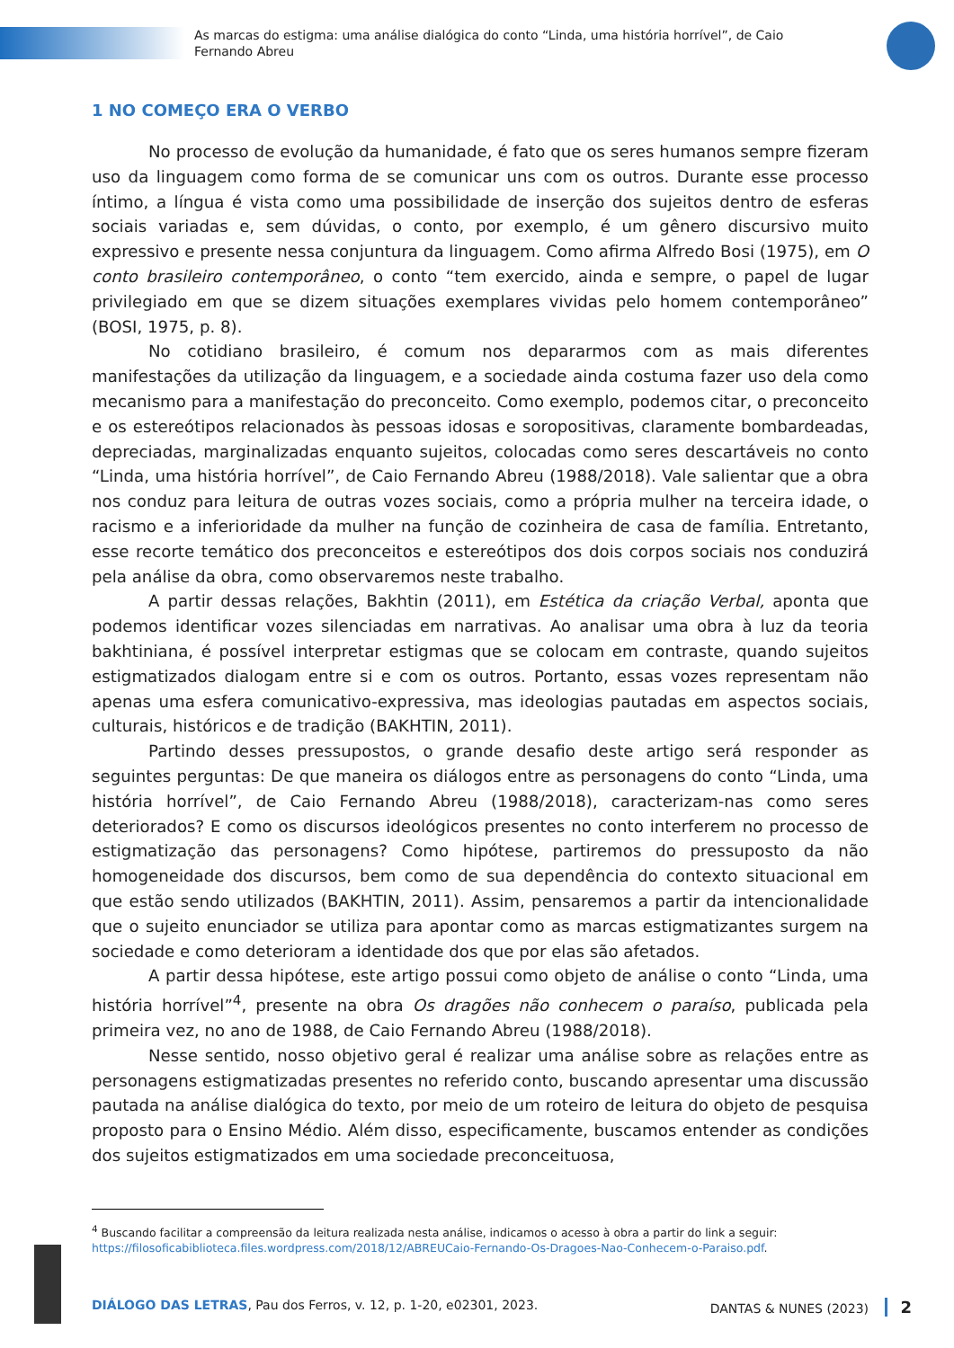As marcas do estigma: uma análise dialógica do conto “Linda, uma história horrível”, de Caio Fernando Abreu
1 NO COMEÇO ERA O VERBO
No processo de evolução da humanidade, é fato que os seres humanos sempre fizeram uso da linguagem como forma de se comunicar uns com os outros. Durante esse processo íntimo, a língua é vista como uma possibilidade de inserção dos sujeitos dentro de esferas sociais variadas e, sem dúvidas, o conto, por exemplo, é um gênero discursivo muito expressivo e presente nessa conjuntura da linguagem. Como afirma Alfredo Bosi (1975), em O conto brasileiro contemporâneo, o conto “tem exercido, ainda e sempre, o papel de lugar privilegiado em que se dizem situações exemplares vividas pelo homem contemporâneo” (BOSI, 1975, p. 8).
No cotidiano brasileiro, é comum nos depararmos com as mais diferentes manifestações da utilização da linguagem, e a sociedade ainda costuma fazer uso dela como mecanismo para a manifestação do preconceito. Como exemplo, podemos citar, o preconceito e os estereótipos relacionados às pessoas idosas e soropositivas, claramente bombardeadas, depreciadas, marginalizadas enquanto sujeitos, colocadas como seres descartáveis no conto “Linda, uma história horrível”, de Caio Fernando Abreu (1988/2018). Vale salientar que a obra nos conduz para leitura de outras vozes sociais, como a própria mulher na terceira idade, o racismo e a inferioridade da mulher na função de cozinheira de casa de família. Entretanto, esse recorte temático dos preconceitos e estereótipos dos dois corpos sociais nos conduzirá pela análise da obra, como observaremos neste trabalho.
A partir dessas relações, Bakhtin (2011), em Estética da criação Verbal, aponta que podemos identificar vozes silenciadas em narrativas. Ao analisar uma obra à luz da teoria bakhtiniana, é possível interpretar estigmas que se colocam em contraste, quando sujeitos estigmatizados dialogam entre si e com os outros. Portanto, essas vozes representam não apenas uma esfera comunicativo-expressiva, mas ideologias pautadas em aspectos sociais, culturais, históricos e de tradição (BAKHTIN, 2011).
Partindo desses pressupostos, o grande desafio deste artigo será responder as seguintes perguntas: De que maneira os diálogos entre as personagens do conto “Linda, uma história horrível”, de Caio Fernando Abreu (1988/2018), caracterizam-nas como seres deteriorados? E como os discursos ideológicos presentes no conto interferem no processo de estigmatização das personagens? Como hipótese, partiremos do pressuposto da não homogeneidade dos discursos, bem como de sua dependência do contexto situacional em que estão sendo utilizados (BAKHTIN, 2011). Assim, pensaremos a partir da intencionalidade que o sujeito enunciador se utiliza para apontar como as marcas estigmatizantes surgem na sociedade e como deterioram a identidade dos que por elas são afetados.
A partir dessa hipótese, este artigo possui como objeto de análise o conto “Linda, uma história horrível”<sup>4</sup>, presente na obra Os dragões não conhecem o paraíso, publicada pela primeira vez, no ano de 1988, de Caio Fernando Abreu (1988/2018).
Nesse sentido, nosso objetivo geral é realizar uma análise sobre as relações entre as personagens estigmatizadas presentes no referido conto, buscando apresentar uma discussão pautada na análise dialógica do texto, por meio de um roteiro de leitura do objeto de pesquisa proposto para o Ensino Médio. Além disso, especificamente, buscamos entender as condições dos sujeitos estigmatizados em uma sociedade preconceituosa,
<sup>4</sup> Buscando facilitar a compreensão da leitura realizada nesta análise, indicamos o acesso à obra a partir do link a seguir: https://filosoficabiblioteca.files.wordpress.com/2018/12/ABREUCaio-Fernando-Os-Dragoes-Nao-Conhecem-o-Paraiso.pdf.
DIÁLOGO DAS LETRAS, Pau dos Ferros, v. 12, p. 1-20, e02301, 2023. DANTAS & NUNES (2023) 2